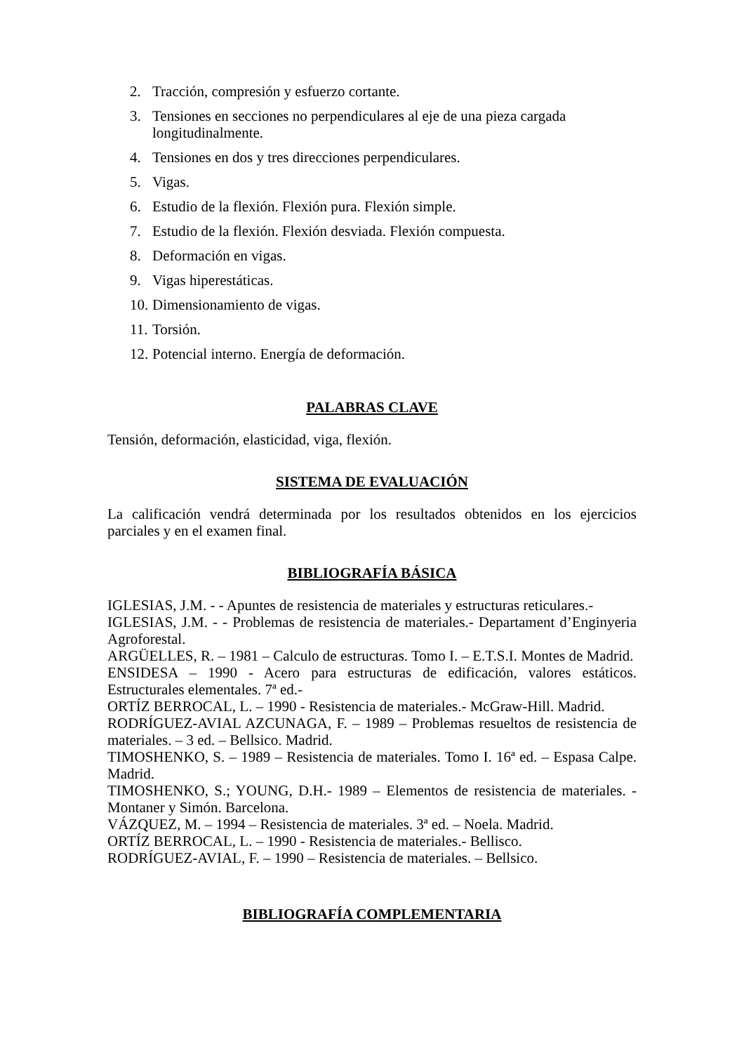2. Tracción, compresión y esfuerzo cortante.
3. Tensiones en secciones no perpendiculares al eje de una pieza cargada longitudinalmente.
4. Tensiones en dos y tres direcciones perpendiculares.
5. Vigas.
6. Estudio de la flexión. Flexión pura. Flexión simple.
7. Estudio de la flexión. Flexión desviada. Flexión compuesta.
8. Deformación en vigas.
9. Vigas hiperestáticas.
10. Dimensionamiento de vigas.
11. Torsión.
12. Potencial interno. Energía de deformación.
PALABRAS CLAVE
Tensión, deformación, elasticidad, viga, flexión.
SISTEMA DE EVALUACIÓN
La calificación vendrá determinada por los resultados obtenidos en los ejercicios parciales y en el examen final.
BIBLIOGRAFÍA BÁSICA
IGLESIAS, J.M. - - Apuntes de resistencia de materiales y estructuras reticulares.-
IGLESIAS, J.M. - - Problemas de resistencia de materiales.- Departament d’Enginyeria Agroforestal.
ARGÜELLES, R. – 1981 – Calculo de estructuras. Tomo I. – E.T.S.I. Montes de Madrid.
ENSIDESA – 1990 - Acero para estructuras de edificación, valores estáticos. Estructurales elementales. 7ª ed.-
ORTÍZ BERROCAL, L. – 1990 - Resistencia de materiales.- McGraw-Hill. Madrid.
RODRÍGUEZ-AVIAL AZCUNAGA, F. – 1989 – Problemas resueltos de resistencia de materiales. – 3 ed. – Bellsico. Madrid.
TIMOSHENKO, S. – 1989 – Resistencia de materiales. Tomo I. 16ª ed. – Espasa Calpe. Madrid.
TIMOSHENKO, S.; YOUNG, D.H.- 1989 – Elementos de resistencia de materiales. - Montaner y Simón. Barcelona.
VÁZQUEZ, M. – 1994 – Resistencia de materiales. 3ª ed. – Noela. Madrid.
ORTÍZ BERROCAL, L. – 1990 - Resistencia de materiales.- Bellisco.
RODRÍGUEZ-AVIAL, F. – 1990 – Resistencia de materiales. – Bellsico.
BIBLIOGRAFÍA COMPLEMENTARIA